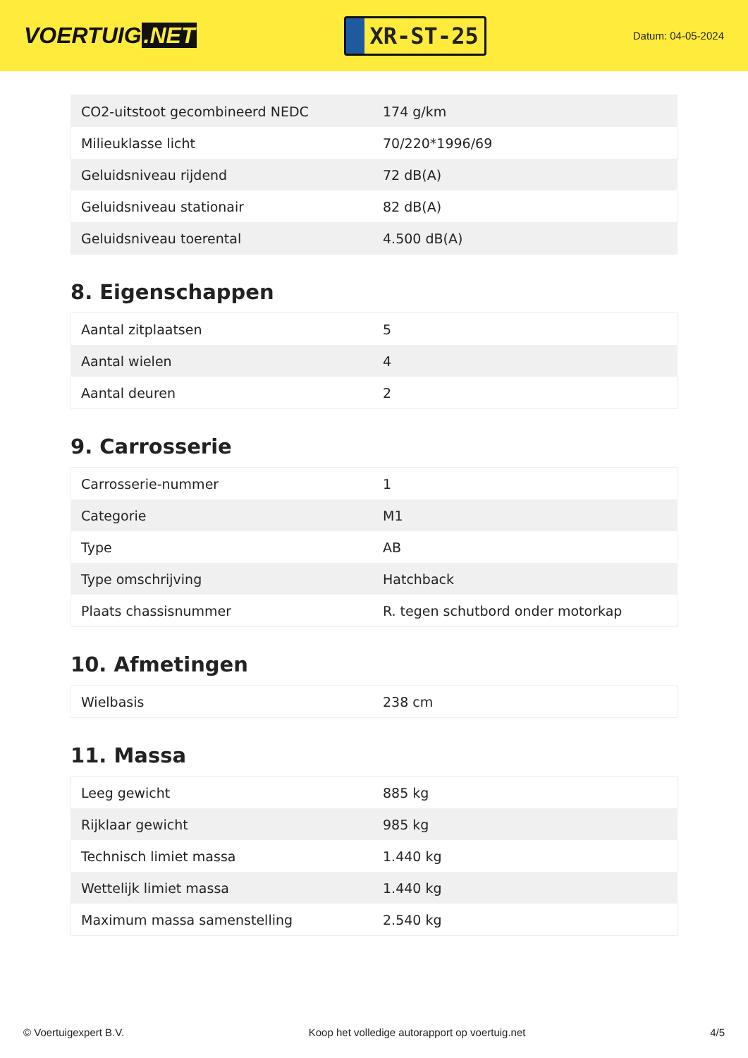VOERTUIG.NET
XR-ST-25
Datum: 04-05-2024
| CO2-uitstoot gecombineerd NEDC | 174 g/km |
| Milieuklasse licht | 70/220*1996/69 |
| Geluidsniveau rijdend | 72 dB(A) |
| Geluidsniveau stationair | 82 dB(A) |
| Geluidsniveau toerental | 4.500 dB(A) |
8. Eigenschappen
| Aantal zitplaatsen | 5 |
| Aantal wielen | 4 |
| Aantal deuren | 2 |
9. Carrosserie
| Carrosserie-nummer | 1 |
| Categorie | M1 |
| Type | AB |
| Type omschrijving | Hatchback |
| Plaats chassisnummer | R. tegen schutbord onder motorkap |
10. Afmetingen
| Wielbasis | 238 cm |
11. Massa
| Leeg gewicht | 885 kg |
| Rijklaar gewicht | 985 kg |
| Technisch limiet massa | 1.440 kg |
| Wettelijk limiet massa | 1.440 kg |
| Maximum massa samenstelling | 2.540 kg |
© Voertuigexpert B.V. Koop het volledige autorapport op voertuig.net 4/5